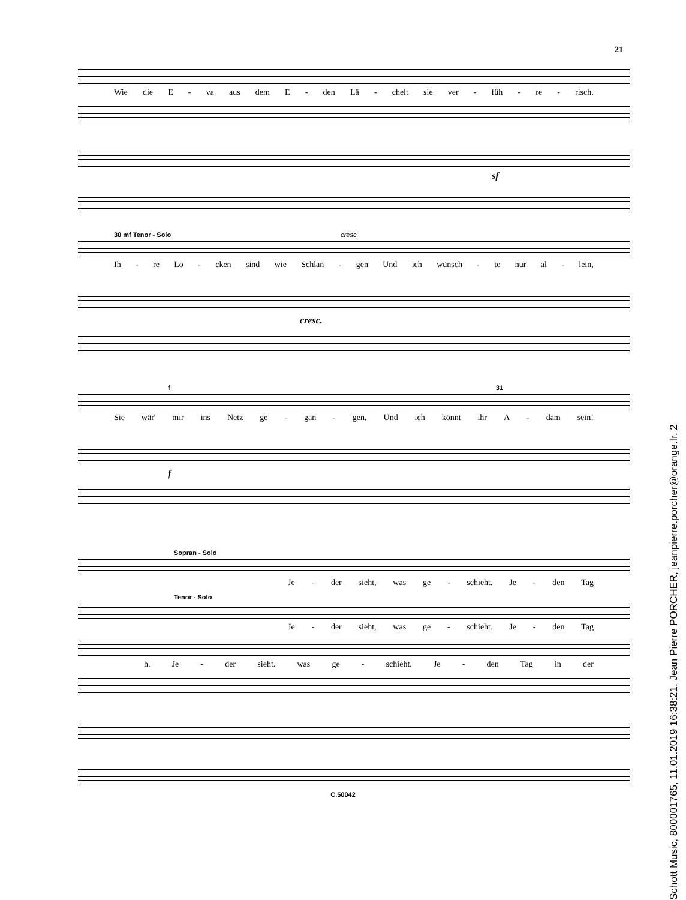21
Wie die E - va aus dem E - den Lä - chelt sie ver - füh - re - risch.
sf
30 mf Tenor - Solo cresc.
Ih - re Lo - cken sind wie Schlan - gen Und ich wünsch - te nur al - lein,
cresc.
f 31
Sie wär' mir ins Netz ge - gan - gen, Und ich könnt ihr A - dam sein!
f
Sopran - Solo
Je - der sieht, was ge - schieht. Je - den Tag
Tenor - Solo
Je - der sieht, was ge - schieht. Je - den Tag
h. Je - der sieht. was ge - schieht. Je - den Tag in der
C.50042
Schott Music, 800001765, 11.01.2019 16:38:21, Jean Pierre PORCHER, jeanpierre.porcher@orange.fr, 2